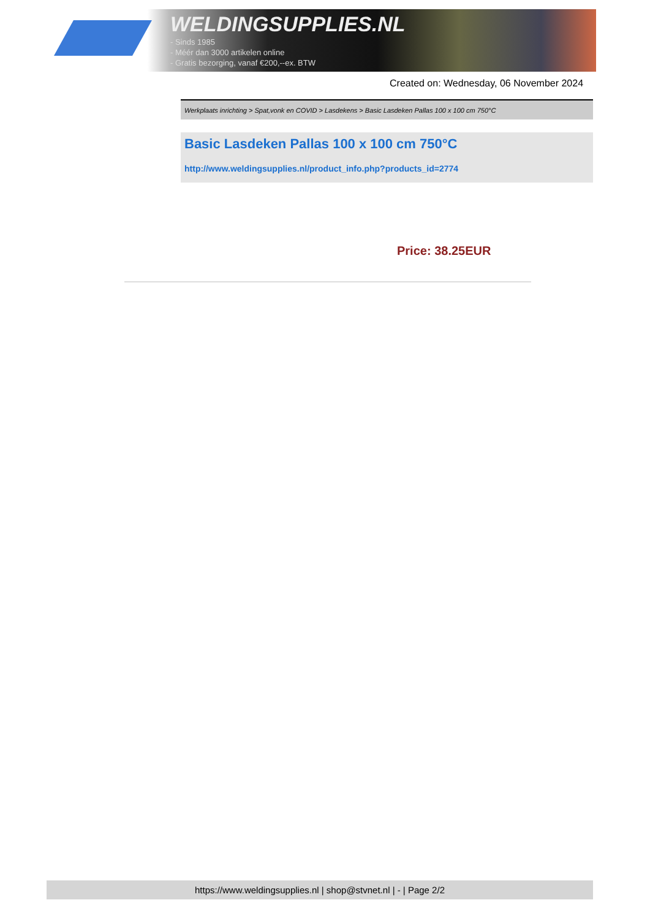WELDINGSUPPLIES.NL
- Sinds 1985
- Méér dan 3000 artikelen online
- Gratis bezorging, vanaf €200,--ex. BTW
Created on: Wednesday, 06 November 2024
Werkplaats inrichting > Spat,vonk en COVID > Lasdekens > Basic Lasdeken Pallas 100 x 100 cm 750°C
Basic Lasdeken Pallas 100 x 100 cm 750°C
http://www.weldingsupplies.nl/product_info.php?products_id=2774
Price: 38.25EUR
https://www.weldingsupplies.nl | shop@stvnet.nl | - | Page 2/2